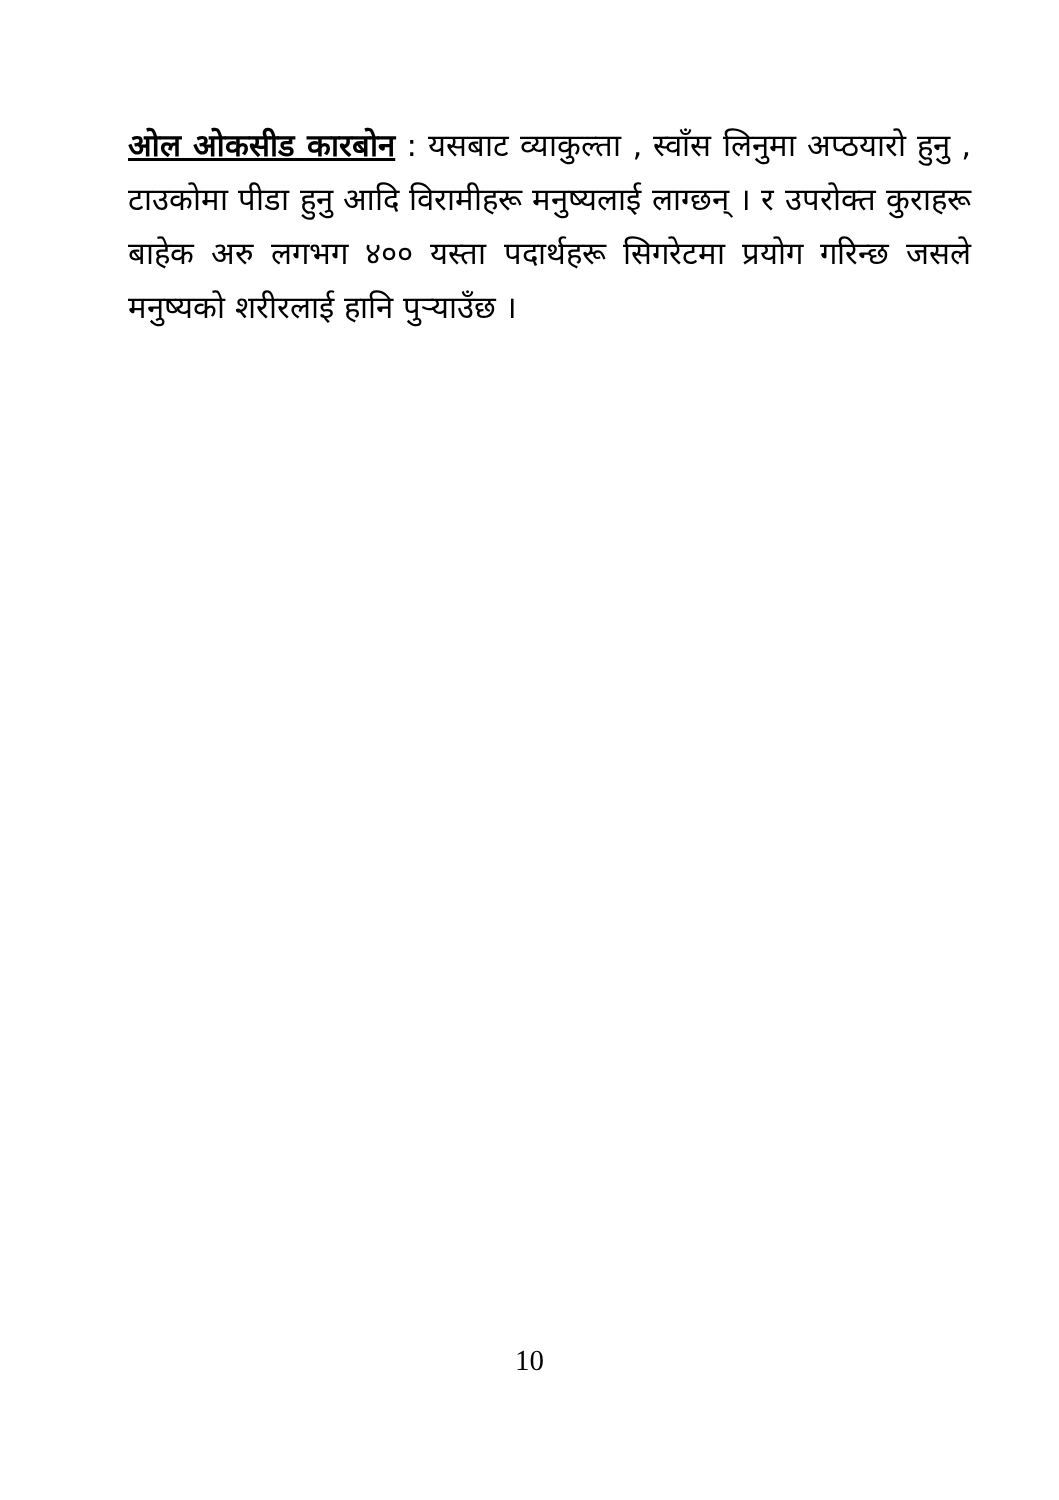ओल ओकसीड कारबोन : यसबाट व्याकुल्ता , स्वाँस लिनुमा अप्ठयारो हुनु , टाउकोमा पीडा हुनु आदि विरामीहरू मनुष्यलाई लाग्छन् । र उपरोक्त कुराहरू बाहेक अरु लगभग ४०० यस्ता पदार्थहरू सिगरेटमा प्रयोग गरिन्छ जसले मनुष्यको शरीरलाई हानि पुऱ्याउँछ ।
10